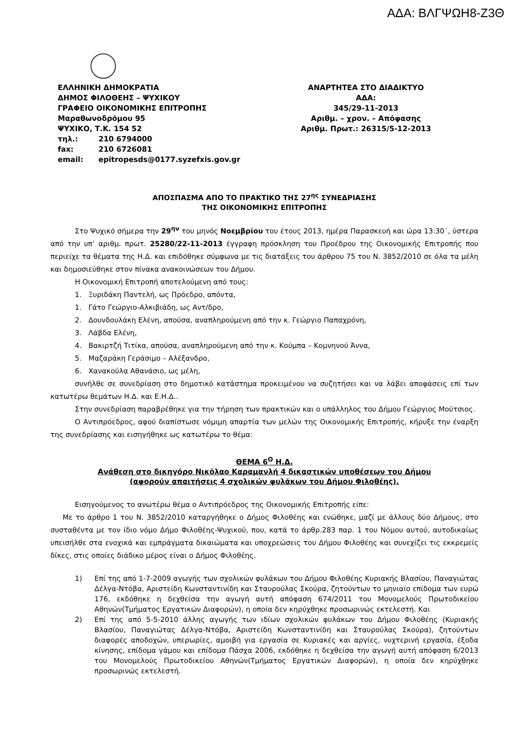ΑΔΑ: ΒΛΓΨΩΗ8-Ζ3Θ
ΕΛΛΗΝΙΚΗ ΔΗΜΟΚΡΑΤΙΑ
ΔΗΜΟΣ ΦΙΛΟΘΕΗΣ – ΨΥΧΙΚΟΥ
ΓΡΑΦΕΙΟ ΟΙΚΟΝΟΜΙΚΗΣ ΕΠΙΤΡΟΠΗΣ
Μαραθωνοδρόμου 95
ΨΥΧΙΚΟ, Τ.Κ. 154 52
τηλ.: 210 6794000
fax: 210 6726081
email: epitropesds@0177.syzefxis.gov.gr
ΑΝΑΡΤΗΤΕΑ ΣΤΟ ΔΙΑΔΙΚΤΥΟ
ΑΔΑ:
345/29-11-2013
Αριθμ. – χρον. – Απόφασης
Αριθμ. Πρωτ.: 26315/5-12-2013
ΑΠΟΣΠΑΣΜΑ ΑΠΟ ΤΟ ΠΡΑΚΤΙΚΟ ΤΗΣ 27<sup>ης</sup> ΣΥΝΕΔΡΙΑΣΗΣ
ΤΗΣ ΟΙΚΟΝΟΜΙΚΗΣ ΕΠΙΤΡΟΠΗΣ
Στο Ψυχικό σήμερα την 29<sup>ην</sup> του μηνός Νοεμβρίου του έτους 2013, ημέρα Παρασκευή και ώρα 13:30΄, ύστερα από την υπ’ αριθμ. πρωτ. 25280/22-11-2013 έγγραφη πρόσκληση του Προέδρου της Οικονομικής Επιτροπής που περιείχε τα θέματα της Η.Δ. και επιδόθηκε σύμφωνα με τις διατάξεις του άρθρου 75 του Ν. 3852/2010 σε όλα τα μέλη και δημοσιεύθηκε στον πίνακα ανακοινώσεων του Δήμου.
Η Οικονομική Επιτροπή αποτελούμενη από τους:
1. Ξυριδάκη Παντελή, ως Πρόεδρο, απόντα,
1. Γάτο Γεώργιο-Αλκιβιάδη, ως Αντ/δρο,
2. Δουνδουλάκη Ελένη, απούσα, αναπληρούμενη από την κ. Γεώργιο Παπαχρόνη,
3. Λάβδα Ελένη,
4. Βακιρτζή Τιτίκα, απούσα, αναπληρούμενη από την κ. Κούμπα – Κομνηνού Άννα,
5. Μαζαράκη Γεράσιμο – Αλέξανδρο,
6. Χανακούλα Αθανάσιο, ως μέλη,
συνήλθε σε συνεδρίαση στο δημοτικό κατάστημα προκειμένου να συζητήσει και να λάβει αποφάσεις επί των κατωτέρω θεμάτων Η.Δ. και Ε.Η.Δ..
Στην συνεδρίαση παραβρέθηκε για την τήρηση των πρακτικών και ο υπάλληλος του Δήμου Γεώργιος Μούτσιος.
Ο Αντιπρόεδρος, αφού διαπίστωσε νόμιμη απαρτία των μελών της Οικονομικής Επιτροπής, κήρυξε την έναρξη της συνεδρίασης και εισηγήθηκε ως κατωτέρω το θέμα:
ΘΕΜΑ 6<sup>Ο</sup> Η.Δ.
Ανάθεση στο δικηγόρο Νικόλαο Καραμανλή 4 δικαστικών υποθέσεων του Δήμου
(αφορούν απαιτήσεις 4 σχολικών φυλάκων του Δήμου Φιλοθέης).
Εισηγούμενος το ανωτέρω θέμα ο Αντιπρόεδρος της Οικονομικής Επιτροπής είπε:
Με το άρθρο 1 του Ν. 3852/2010 καταργήθηκε ο Δήμος Φιλοθέης και ενώθηκε, μαζί με άλλους δύο Δήμους, στο συσταθέντα με τον ίδιο νόμο Δήμο Φιλοθέης-Ψυχικού, που, κατά το άρθρ.283 παρ. 1 του Νόμου αυτού, αυτοδικαίως υπεισήλθε στα ενοχικά και εμπράγματα δικαιώματα και υποχρεώσεις του Δήμου Φιλοθέης και συνεχίζει τις εκκρεμείς δίκες, στις οποίες διάδικο μέρος είναι ο Δήμος Φιλοθέης.
1) Επί της από 1-7-2009 αγωγής των σχολικών φυλάκων του Δήμου Φιλοθέης Κυριακής Βλασίου, Παναγιώτας Δέλγα-Ντόβα, Αριστείδη Κωνσταντινίδη και Σταυρούλας Σκούρα, ζητούντων το μηνιαίο επίδομα των ευρώ 176, εκδόθηκε η δεχθείσα την αγωγή αυτή απόφαση 674/2011 του Μονομελούς Πρωτοδικείου Αθηνών(Τμήματος Εργατικών Διαφορών), η οποία δεν κηρύχθηκε προσωρινώς εκτελεστή. Και
2) Επί της από 5-5-2010 άλλης αγωγής των ιδίων σχολικών φυλάκων του Δήμου Φιλοθέης (Κυριακής Βλασίου, Παναγιώτας Δέλγα-Ντόβα, Αριστείδη Κωνσταντινίδη και Σταυρούλας Σκούρα), ζητούντων διαφορές αποδοχών, υπερωρίες, αμοιβή για εργασία σε Κυριακές και αργίες, νυχτερινή εργασία, έξοδα κίνησης, επίδομα γάμου και επίδομα Πάσχα 2006, εκδόθηκε η δεχθείσα την αγωγή αυτή απόφαση 6/2013 του Μονομελούς Πρωτοδικείου Αθηνών(Τμήματος Εργατικών Διαφορών), η οποία δεν κηρύχθηκε προσωρινώς εκτελεστή.